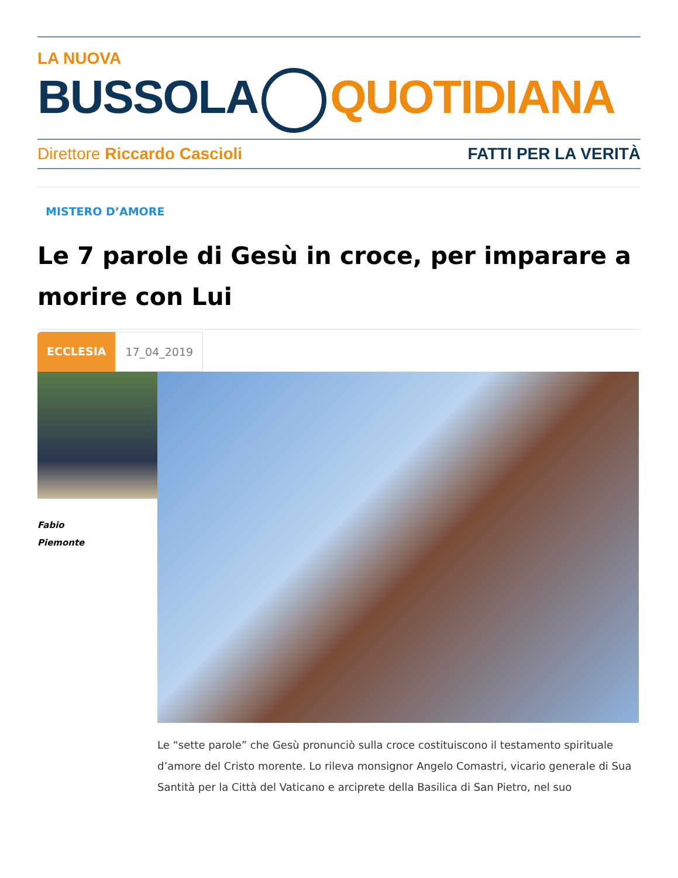LA NUOVA
BUSSOLA QUOTIDIANA
Direttore Riccardo Cascioli FATTI PER LA VERITÀ
MISTERO D’AMORE
Le 7 parole di Gesù in croce, per imparare a morire con Lui
ECCLESIA 17_04_2019
Fabio
Piemonte
Le “sette parole” che Gesù pronunciò sulla croce costituiscono il testamento spirituale d’amore del Cristo morente. Lo rileva monsignor Angelo Comastri, vicario generale di Sua Santità per la Città del Vaticano e arciprete della Basilica di San Pietro, nel suo